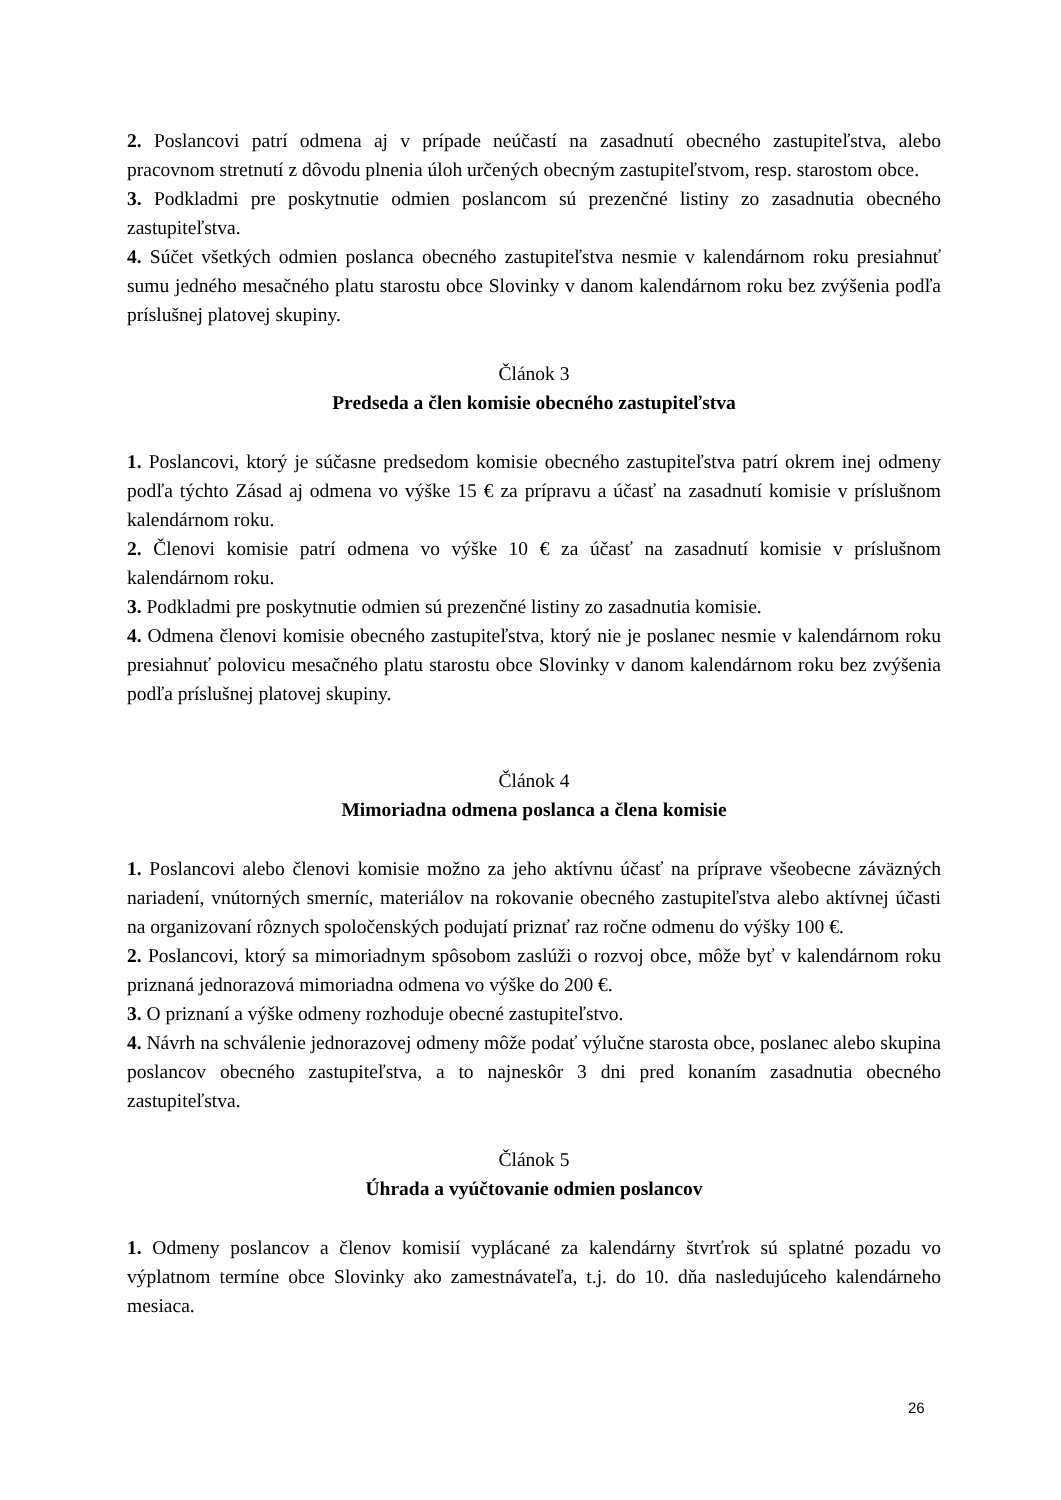2. Poslancovi patrí odmena aj v prípade neúčastí na zasadnutí obecného zastupiteľstva, alebo pracovnom stretnutí z dôvodu plnenia úloh určených obecným zastupiteľstvom, resp. starostom obce.
3. Podkladmi pre poskytnutie odmien poslancom sú prezenčné listiny zo zasadnutia obecného zastupiteľstva.
4. Súčet všetkých odmien poslanca obecného zastupiteľstva nesmie v kalendárnom roku presiahnuť sumu jedného mesačného platu starostu obce Slovinky v danom kalendárnom roku bez zvýšenia podľa príslušnej platovej skupiny.
Článok 3
Predseda a člen komisie obecného zastupiteľstva
1. Poslancovi, ktorý je súčasne predsedom komisie obecného zastupiteľstva patrí okrem inej odmeny podľa týchto Zásad aj odmena vo výške 15 € za prípravu a účasť na zasadnutí komisie v príslušnom kalendárnom roku.
2. Členovi komisie patrí odmena vo výške 10 € za účasť na zasadnutí komisie v príslušnom kalendárnom roku.
3. Podkladmi pre poskytnutie odmien sú prezenčné listiny zo zasadnutia komisie.
4. Odmena členovi komisie obecného zastupiteľstva, ktorý nie je poslanec nesmie v kalendárnom roku presiahnuť polovicu mesačného platu starostu obce Slovinky v danom kalendárnom roku bez zvýšenia podľa príslušnej platovej skupiny.
Článok 4
Mimoriadna odmena poslanca a člena komisie
1. Poslancovi alebo členovi komisie možno za jeho aktívnu účasť na príprave všeobecne záväzných nariadení, vnútorných smerníc, materiálov na rokovanie obecného zastupiteľstva alebo aktívnej účasti na organizovaní rôznych spoločenských podujatí priznať raz ročne odmenu do výšky 100 €.
2. Poslancovi, ktorý sa mimoriadnym spôsobom zaslúži o rozvoj obce, môže byť v kalendárnom roku priznaná jednorazová mimoriadna odmena vo výške do 200 €.
3. O priznaní a výške odmeny rozhoduje obecné zastupiteľstvo.
4. Návrh na schválenie jednorazovej odmeny môže podať výlučne starosta obce, poslanec alebo skupina poslancov obecného zastupiteľstva, a to najneskôr 3 dni pred konaním zasadnutia obecného zastupiteľstva.
Článok 5
Úhrada a vyúčtovanie odmien poslancov
1. Odmeny poslancov a členov komisií vyplácané za kalendárny štvrťrok sú splatné pozadu vo výplatnom termíne obce Slovinky ako zamestnávateľa, t.j. do 10. dňa nasledujúceho kalendárneho mesiaca.
26